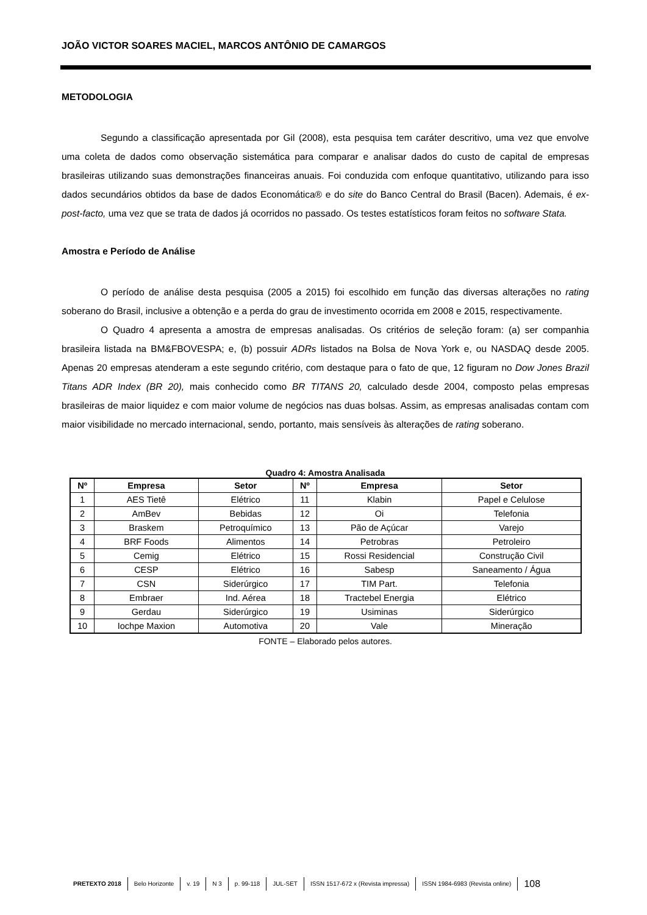JOÃO VICTOR SOARES MACIEL, MARCOS ANTÔNIO DE CAMARGOS
METODOLOGIA
Segundo a classificação apresentada por Gil (2008), esta pesquisa tem caráter descritivo, uma vez que envolve uma coleta de dados como observação sistemática para comparar e analisar dados do custo de capital de empresas brasileiras utilizando suas demonstrações financeiras anuais. Foi conduzida com enfoque quantitativo, utilizando para isso dados secundários obtidos da base de dados Economática® e do site do Banco Central do Brasil (Bacen). Ademais, é ex-post-facto, uma vez que se trata de dados já ocorridos no passado. Os testes estatísticos foram feitos no software Stata.
Amostra e Período de Análise
O período de análise desta pesquisa (2005 a 2015) foi escolhido em função das diversas alterações no rating soberano do Brasil, inclusive a obtenção e a perda do grau de investimento ocorrida em 2008 e 2015, respectivamente.
O Quadro 4 apresenta a amostra de empresas analisadas. Os critérios de seleção foram: (a) ser companhia brasileira listada na BM&FBOVESPA; e, (b) possuir ADRs listados na Bolsa de Nova York e, ou NASDAQ desde 2005. Apenas 20 empresas atenderam a este segundo critério, com destaque para o fato de que, 12 figuram no Dow Jones Brazil Titans ADR Index (BR 20), mais conhecido como BR TITANS 20, calculado desde 2004, composto pelas empresas brasileiras de maior liquidez e com maior volume de negócios nas duas bolsas. Assim, as empresas analisadas contam com maior visibilidade no mercado internacional, sendo, portanto, mais sensíveis às alterações de rating soberano.
Quadro 4: Amostra Analisada
| Nº | Empresa | Setor | Nº | Empresa | Setor |
| --- | --- | --- | --- | --- | --- |
| 1 | AES Tietê | Elétrico | 11 | Klabin | Papel e Celulose |
| 2 | AmBev | Bebidas | 12 | Oi | Telefonia |
| 3 | Braskem | Petroquímico | 13 | Pão de Açúcar | Varejo |
| 4 | BRF Foods | Alimentos | 14 | Petrobras | Petroleiro |
| 5 | Cemig | Elétrico | 15 | Rossi Residencial | Construção Civil |
| 6 | CESP | Elétrico | 16 | Sabesp | Saneamento / Água |
| 7 | CSN | Siderúrgico | 17 | TIM Part. | Telefonia |
| 8 | Embraer | Ind. Aérea | 18 | Tractebel Energia | Elétrico |
| 9 | Gerdau | Siderúrgico | 19 | Usiminas | Siderúrgico |
| 10 | Iochpe Maxion | Automotiva | 20 | Vale | Mineração |
FONTE – Elaborado pelos autores.
PRETEXTO 2018 Belo Horizonte v. 19 N 3 p. 99-118 JUL-SET ISSN 1517-672 x (Revista impressa) ISSN 1984-6983 (Revista online) 108